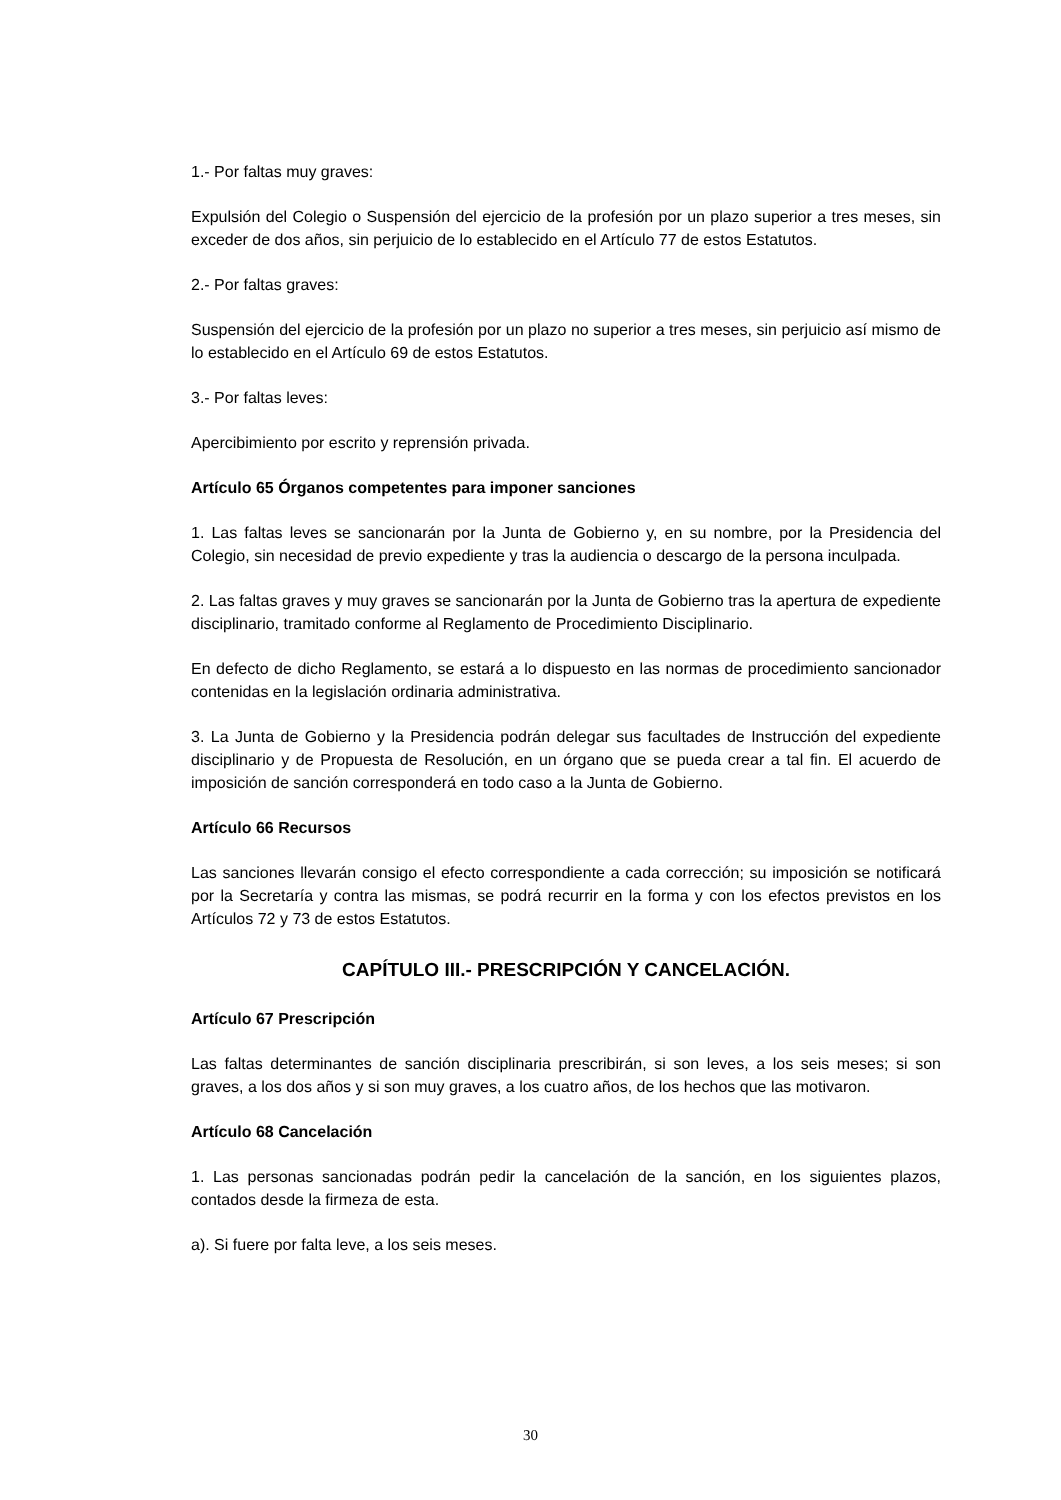1.- Por faltas muy graves:
Expulsión del Colegio o Suspensión del ejercicio de la profesión por un plazo superior a tres meses, sin exceder de dos años, sin perjuicio de lo establecido en el Artículo 77 de estos Estatutos.
2.- Por faltas graves:
Suspensión del ejercicio de la profesión por un plazo no superior a tres meses, sin perjuicio así mismo de lo establecido en el Artículo 69 de estos Estatutos.
3.- Por faltas leves:
Apercibimiento por escrito y reprensión privada.
Artículo 65 Órganos competentes para imponer sanciones
1. Las faltas leves se sancionarán por la Junta de Gobierno y, en su nombre, por la Presidencia del Colegio, sin necesidad de previo expediente y tras la audiencia o descargo de la persona inculpada.
2. Las faltas graves y muy graves se sancionarán por la Junta de Gobierno tras la apertura de expediente disciplinario, tramitado conforme al Reglamento de Procedimiento Disciplinario.
En defecto de dicho Reglamento, se estará a lo dispuesto en las normas de procedimiento sancionador contenidas en la legislación ordinaria administrativa.
3. La Junta de Gobierno y la Presidencia podrán delegar sus facultades de Instrucción del expediente disciplinario y de Propuesta de Resolución, en un órgano que se pueda crear a tal fin. El acuerdo de imposición de sanción corresponderá en todo caso a la Junta de Gobierno.
Artículo 66 Recursos
Las sanciones llevarán consigo el efecto correspondiente a cada corrección; su imposición se notificará por la Secretaría y contra las mismas, se podrá recurrir en la forma y con los efectos previstos en los Artículos 72 y 73 de estos Estatutos.
CAPÍTULO III.- PRESCRIPCIÓN Y CANCELACIÓN.
Artículo 67 Prescripción
Las faltas determinantes de sanción disciplinaria prescribirán, si son leves, a los seis meses; si son graves, a los dos años y si son muy graves, a los cuatro años, de los hechos que las motivaron.
Artículo 68 Cancelación
1. Las personas sancionadas podrán pedir la cancelación de la sanción, en los siguientes plazos, contados desde la firmeza de esta.
a). Si fuere por falta leve, a los seis meses.
30